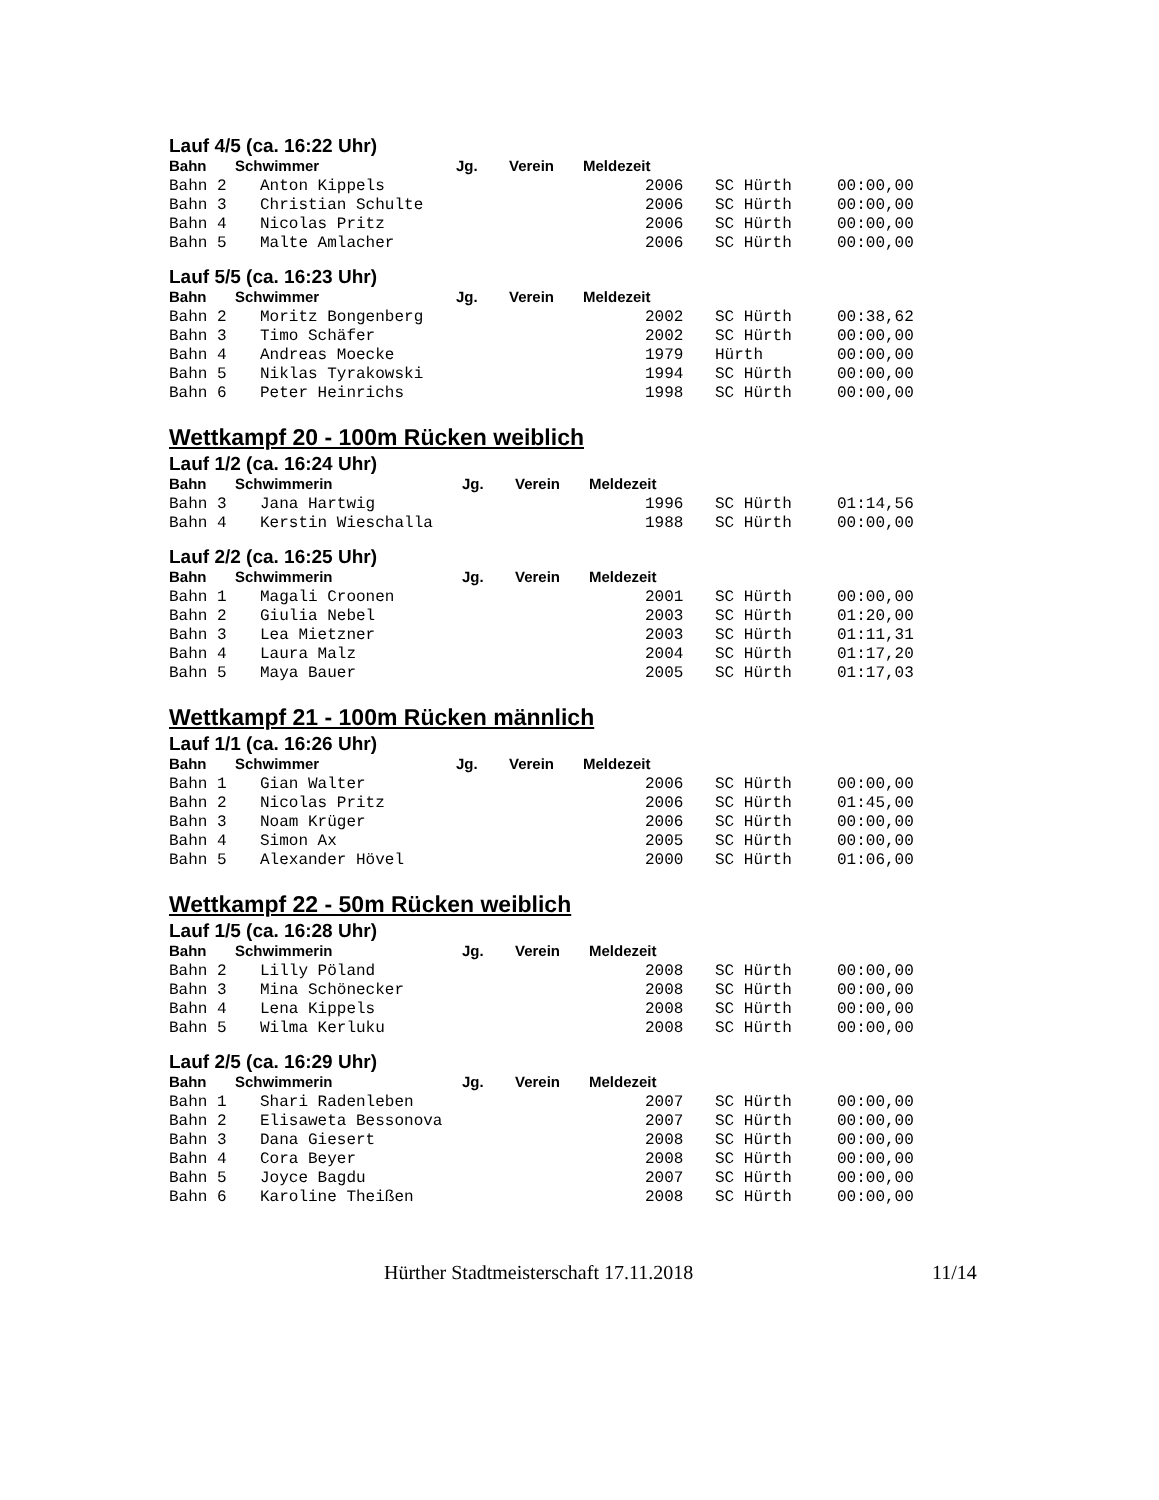Lauf 4/5 (ca. 16:22 Uhr)
Bahn Schwimmer Jg. Verein Meldezeit
| Bahn 2 | Anton Kippels | 2006 | SC Hürth | 00:00,00 |
| Bahn 3 | Christian Schulte | 2006 | SC Hürth | 00:00,00 |
| Bahn 4 | Nicolas Pritz | 2006 | SC Hürth | 00:00,00 |
| Bahn 5 | Malte Amlacher | 2006 | SC Hürth | 00:00,00 |
Lauf 5/5 (ca. 16:23 Uhr)
Bahn Schwimmer Jg. Verein Meldezeit
| Bahn 2 | Moritz Bongenberg | 2002 | SC Hürth | 00:38,62 |
| Bahn 3 | Timo Schäfer | 2002 | SC Hürth | 00:00,00 |
| Bahn 4 | Andreas Moecke | 1979 | Hürth | 00:00,00 |
| Bahn 5 | Niklas Tyrakowski | 1994 | SC Hürth | 00:00,00 |
| Bahn 6 | Peter Heinrichs | 1998 | SC Hürth | 00:00,00 |
Wettkampf 20 - 100m Rücken weiblich
Lauf 1/2 (ca. 16:24 Uhr)
Bahn Schwimmerin Jg. Verein Meldezeit
| Bahn 3 | Jana Hartwig | 1996 | SC Hürth | 01:14,56 |
| Bahn 4 | Kerstin Wieschalla | 1988 | SC Hürth | 00:00,00 |
Lauf 2/2 (ca. 16:25 Uhr)
Bahn Schwimmerin Jg. Verein Meldezeit
| Bahn 1 | Magali Croonen | 2001 | SC Hürth | 00:00,00 |
| Bahn 2 | Giulia Nebel | 2003 | SC Hürth | 01:20,00 |
| Bahn 3 | Lea Mietzner | 2003 | SC Hürth | 01:11,31 |
| Bahn 4 | Laura Malz | 2004 | SC Hürth | 01:17,20 |
| Bahn 5 | Maya Bauer | 2005 | SC Hürth | 01:17,03 |
Wettkampf 21 - 100m Rücken männlich
Lauf 1/1 (ca. 16:26 Uhr)
Bahn Schwimmer Jg. Verein Meldezeit
| Bahn 1 | Gian Walter | 2006 | SC Hürth | 00:00,00 |
| Bahn 2 | Nicolas Pritz | 2006 | SC Hürth | 01:45,00 |
| Bahn 3 | Noam Krüger | 2006 | SC Hürth | 00:00,00 |
| Bahn 4 | Simon Ax | 2005 | SC Hürth | 00:00,00 |
| Bahn 5 | Alexander Hövel | 2000 | SC Hürth | 01:06,00 |
Wettkampf 22 - 50m Rücken weiblich
Lauf 1/5 (ca. 16:28 Uhr)
Bahn Schwimmerin Jg. Verein Meldezeit
| Bahn 2 | Lilly Pöland | 2008 | SC Hürth | 00:00,00 |
| Bahn 3 | Mina Schönecker | 2008 | SC Hürth | 00:00,00 |
| Bahn 4 | Lena Kippels | 2008 | SC Hürth | 00:00,00 |
| Bahn 5 | Wilma Kerluku | 2008 | SC Hürth | 00:00,00 |
Lauf 2/5 (ca. 16:29 Uhr)
Bahn Schwimmerin Jg. Verein Meldezeit
| Bahn 1 | Shari Radenleben | 2007 | SC Hürth | 00:00,00 |
| Bahn 2 | Elisaweta Bessonova | 2007 | SC Hürth | 00:00,00 |
| Bahn 3 | Dana Giesert | 2008 | SC Hürth | 00:00,00 |
| Bahn 4 | Cora Beyer | 2008 | SC Hürth | 00:00,00 |
| Bahn 5 | Joyce Bagdu | 2007 | SC Hürth | 00:00,00 |
| Bahn 6 | Karoline Theißen | 2008 | SC Hürth | 00:00,00 |
Hürther Stadtmeisterschaft 17.11.2018 11/14